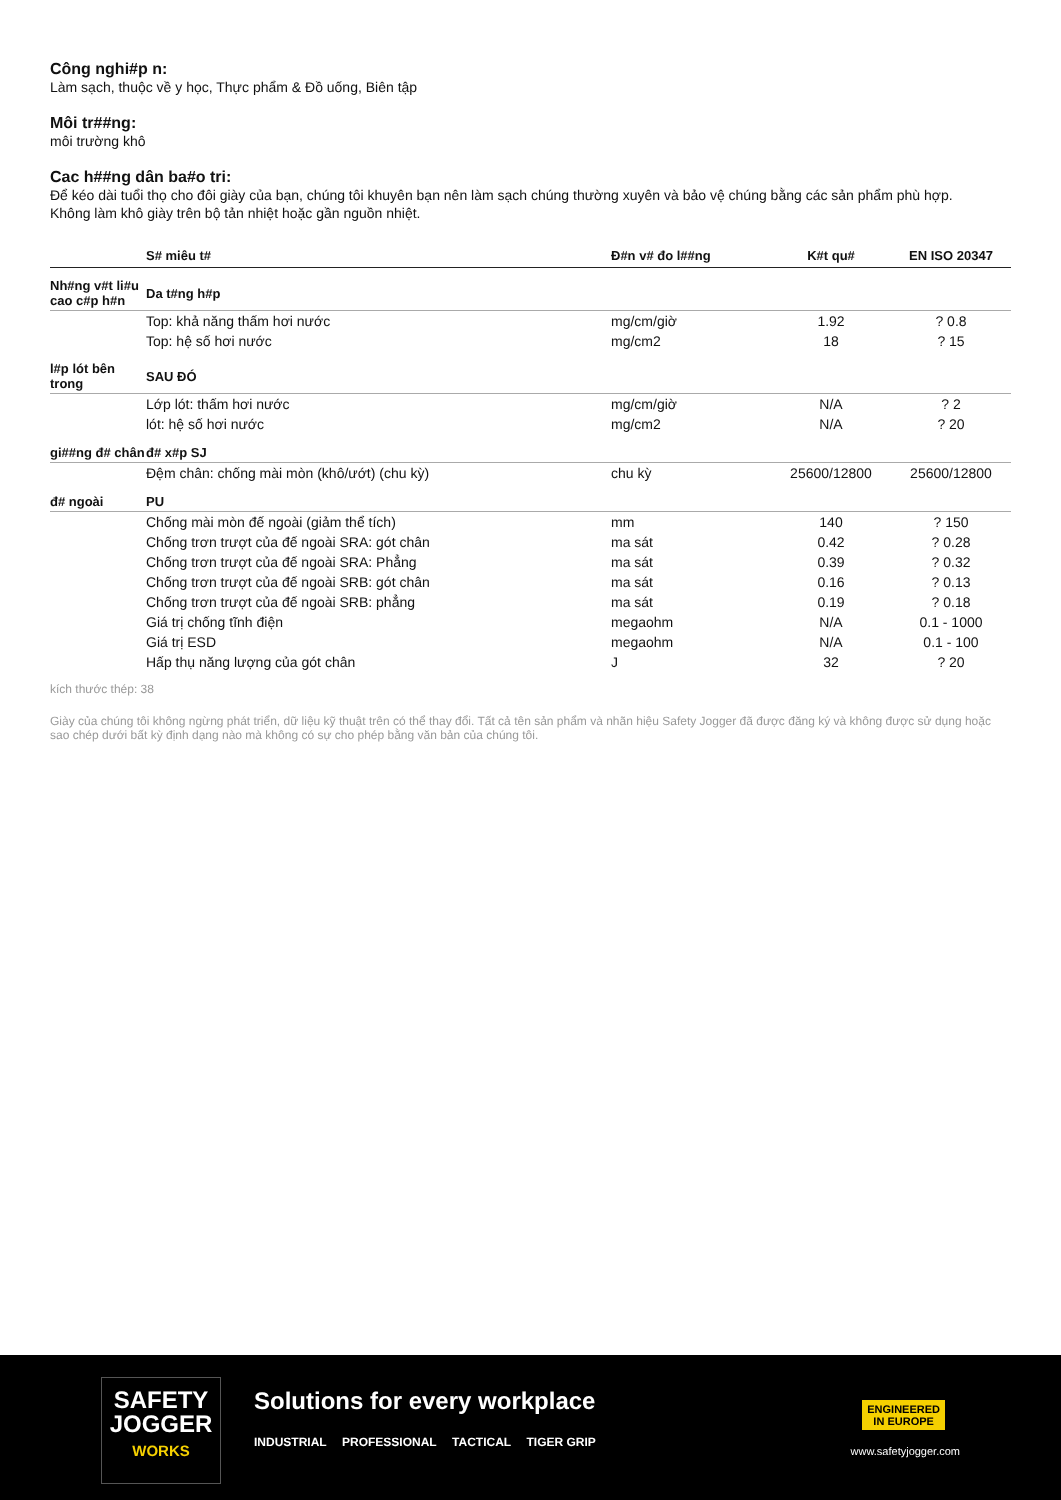Công nghi#p n:
Làm sạch, thuộc về y học, Thực phẩm & Đồ uống, Biên tập
Môi tr##ng:
môi trường khô
Cac h##ng dân ba#o tri:
Để kéo dài tuổi thọ cho đôi giày của bạn, chúng tôi khuyên bạn nên làm sạch chúng thường xuyên và bảo vệ chúng bằng các sản phẩm phù hợp.
Không làm khô giày trên bộ tản nhiệt hoặc gần nguồn nhiệt.
| | S# miêu t# | Đ#n v# đo l##ng | K#t qu# | EN ISO 20347 |
| --- | --- | --- | --- | --- |
| Nh#ng v#t li#u cao c#p h#n | Da t#ng h#p | | | |
| | Top: khả năng thấm hơi nước | mg/cm/giờ | 1.92 | ? 0.8 |
| | Top: hệ số hơi nước | mg/cm2 | 18 | ? 15 |
| l#p lót bên trong | SAU ĐÓ | | | |
| | Lớp lót: thấm hơi nước | mg/cm/giờ | N/A | ? 2 |
| | lót: hệ số hơi nước | mg/cm2 | N/A | ? 20 |
| gi##ng đ# chân | đ# x#p SJ | | | |
| | Đệm chân: chống mài mòn (khô/ướt) (chu kỳ) | chu kỳ | 25600/12800 | 25600/12800 |
| đ# ngoài | PU | | | |
| | Chống mài mòn đế ngoài (giảm thể tích) | mm | 140 | ? 150 |
| | Chống trơn trượt của đế ngoài SRA: gót chân | ma sát | 0.42 | ? 0.28 |
| | Chống trơn trượt của đế ngoài SRA: Phẳng | ma sát | 0.39 | ? 0.32 |
| | Chống trơn trượt của đế ngoài SRB: gót chân | ma sát | 0.16 | ? 0.13 |
| | Chống trơn trượt của đế ngoài SRB: phẳng | ma sát | 0.19 | ? 0.18 |
| | Giá trị chống tĩnh điện | megaohm | N/A | 0.1 - 1000 |
| | Giá trị ESD | megaohm | N/A | 0.1 - 100 |
| | Hấp thụ năng lượng của gót chân | J | 32 | ? 20 |
kích thước thép: 38
Giày của chúng tôi không ngừng phát triển, dữ liệu kỹ thuật trên có thể thay đổi. Tất cả tên sản phẩm và nhãn hiệu Safety Jogger đã được đăng ký và không được sử dụng hoặc sao chép dưới bất kỳ định dạng nào mà không có sự cho phép bằng văn bản của chúng tôi.
SAFETY
JOGGER
WORKS
Solutions for every workplace
INDUSTRIAL PROFESSIONAL TACTICAL TIGER GRIP
ENGINEERED
IN EUROPE
www.safetyjogger.com